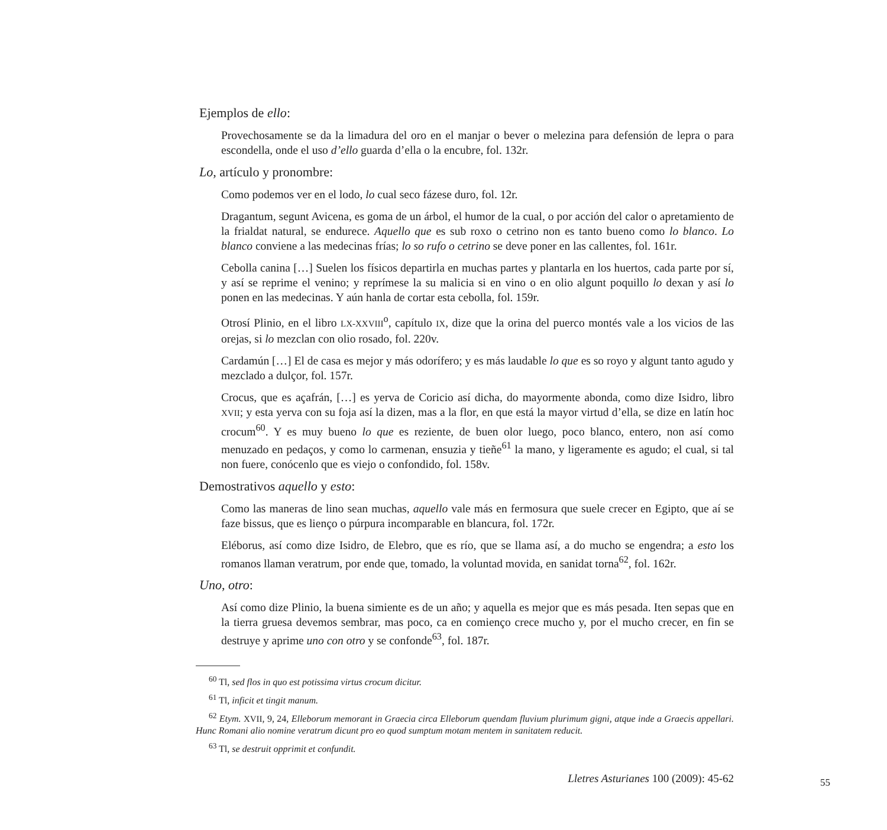Ejemplos de ello:
Provechosamente se da la limadura del oro en el manjar o bever o melezina para defensión de lepra o para escondella, onde el uso d’ello guarda d’ella o la encubre, fol. 132r.
Lo, artículo y pronombre:
Como podemos ver en el lodo, lo cual seco fázese duro, fol. 12r.
Dragantum, segunt Avicena, es goma de un árbol, el humor de la cual, o por acción del calor o apretamiento de la frialdat natural, se endurece. Aquello que es sub roxo o cetrino non es tanto bueno como lo blanco. Lo blanco conviene a las medecinas frías; lo so rufo o cetrino se deve poner en las callentes, fol. 161r.
Cebolla canina […] Suelen los físicos departirla en muchas partes y plantarla en los huertos, cada parte por sí, y así se reprime el venino; y reprímese la su malicia si en vino o en olio algunt poquillo lo dexan y así lo ponen en las medecinas. Y aún hanla de cortar esta cebolla, fol. 159r.
Otrosí Plinio, en el libro LX-XXVIII<sup>o</sup>, capítulo IX, dize que la orina del puerco montés vale a los vicios de las orejas, si lo mezclan con olio rosado, fol. 220v.
Cardamún […] El de casa es mejor y más odorífero; y es más laudable lo que es so royo y algunt tanto agudo y mezclado a dulçor, fol. 157r.
Crocus, que es açafrán, […] es yerva de Coricio así dicha, do mayormente abonda, como dize Isidro, libro XVII; y esta yerva con su foja así la dizen, mas a la flor, en que está la mayor virtud d’ella, se dize en latín hoc crocum<sup>60</sup>. Y es muy bueno lo que es reziente, de buen olor luego, poco blanco, entero, non así como menuzado en pedaços, y como lo carmenan, ensuzia y tieñe<sup>61</sup> la mano, y ligeramente es agudo; el cual, si tal non fuere, conócenlo que es viejo o confondido, fol. 158v.
Demostrativos aquello y esto:
Como las maneras de lino sean muchas, aquello vale más en fermosura que suele crecer en Egipto, que aí se faze bissus, que es lienço o púrpura incomparable en blancura, fol. 172r.
Eléborus, así como dize Isidro, de Elebro, que es río, que se llama así, a do mucho se engendra; a esto los romanos llaman veratrum, por ende que, tomado, la voluntad movida, en sanidat torna<sup>62</sup>, fol. 162r.
Uno, otro:
Así como dize Plinio, la buena simiente es de un año; y aquella es mejor que es más pesada. Iten sepas que en la tierra gruesa devemos sembrar, mas poco, ca en comienço crece mucho y, por el mucho crecer, en fin se destruye y aprime uno con otro y se confonde<sup>63</sup>, fol. 187r.
<sup>60</sup> Tl, sed flos in quo est potissima virtus crocum dicitur.
<sup>61</sup> Tl, inficit et tingit manum.
<sup>62</sup> Etym. XVII, 9, 24, Elleborum memorant in Graecia circa Elleborum quendam fluvium plurimum gigni, atque inde a Graecis appellari. Hunc Romani alio nomine veratrum dicunt pro eo quod sumptum motam mentem in sanitatem reducit.
<sup>63</sup> Tl, se destruit opprimit et confundit.
Lletres Asturianes 100 (2009): 45-62
55